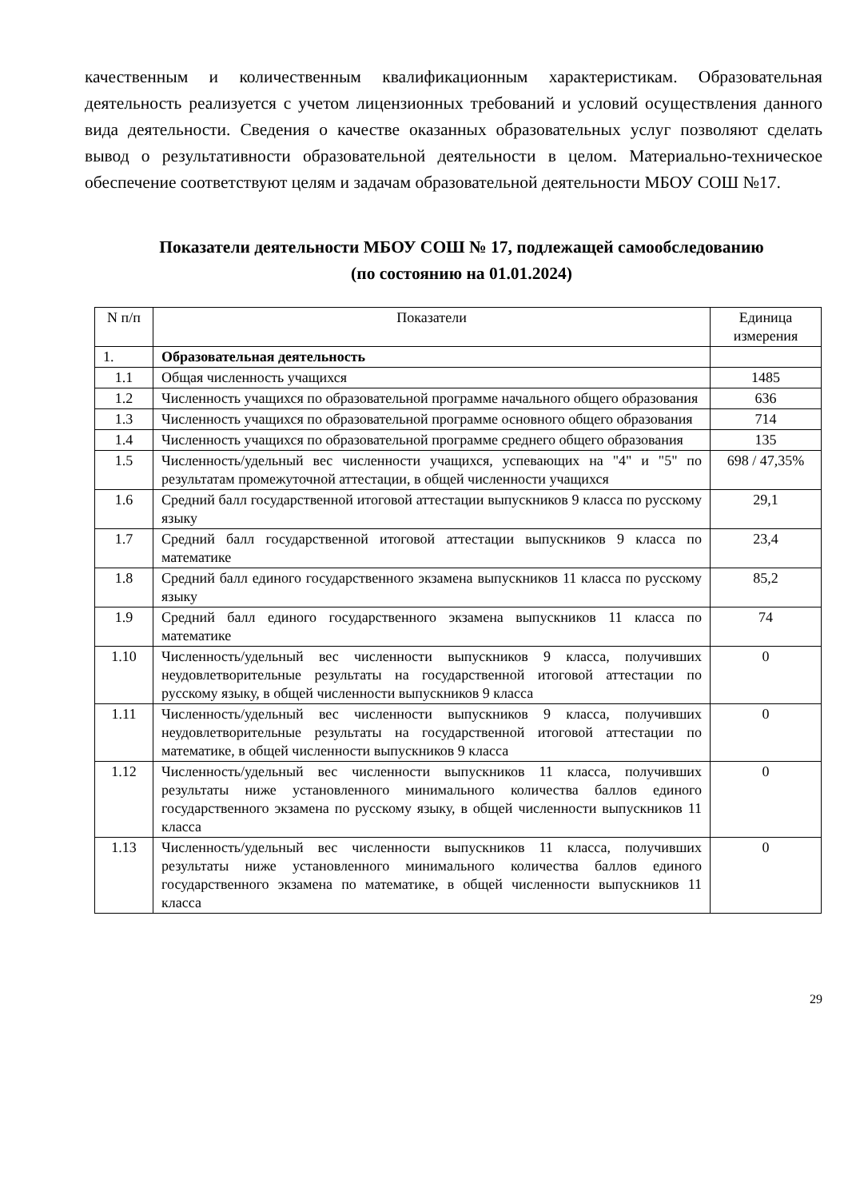качественным и количественным квалификационным характеристикам. Образовательная деятельность реализуется с учетом лицензионных требований и условий осуществления данного вида деятельности. Сведения о качестве оказанных образовательных услуг позволяют сделать вывод о результативности образовательной деятельности в целом. Материально-техническое обеспечение соответствуют целям и задачам образовательной деятельности МБОУ СОШ №17.
Показатели деятельности МБОУ СОШ № 17, подлежащей самообследованию
(по состоянию на 01.01.2024)
| N п/п | Показатели | Единица измерения |
| 1. | Образовательная деятельность | |
| 1.1 | Общая численность учащихся | 1485 |
| 1.2 | Численность учащихся по образовательной программе начального общего образования | 636 |
| 1.3 | Численность учащихся по образовательной программе основного общего образования | 714 |
| 1.4 | Численность учащихся по образовательной программе среднего общего образования | 135 |
| 1.5 | Численность/удельный вес численности учащихся, успевающих на "4" и "5" по результатам промежуточной аттестации, в общей численности учащихся | 698 / 47,35% |
| 1.6 | Средний балл государственной итоговой аттестации выпускников 9 класса по русскому языку | 29,1 |
| 1.7 | Средний балл государственной итоговой аттестации выпускников 9 класса по математике | 23,4 |
| 1.8 | Средний балл единого государственного экзамена выпускников 11 класса по русскому языку | 85,2 |
| 1.9 | Средний балл единого государственного экзамена выпускников 11 класса по математике | 74 |
| 1.10 | Численность/удельный вес численности выпускников 9 класса, получивших неудовлетворительные результаты на государственной итоговой аттестации по русскому языку, в общей численности выпускников 9 класса | 0 |
| 1.11 | Численность/удельный вес численности выпускников 9 класса, получивших неудовлетворительные результаты на государственной итоговой аттестации по математике, в общей численности выпускников 9 класса | 0 |
| 1.12 | Численность/удельный вес численности выпускников 11 класса, получивших результаты ниже установленного минимального количества баллов единого государственного экзамена по русскому языку, в общей численности выпускников 11 класса | 0 |
| 1.13 | Численность/удельный вес численности выпускников 11 класса, получивших результаты ниже установленного минимального количества баллов единого государственного экзамена по математике, в общей численности выпускников 11 класса | 0 |
29